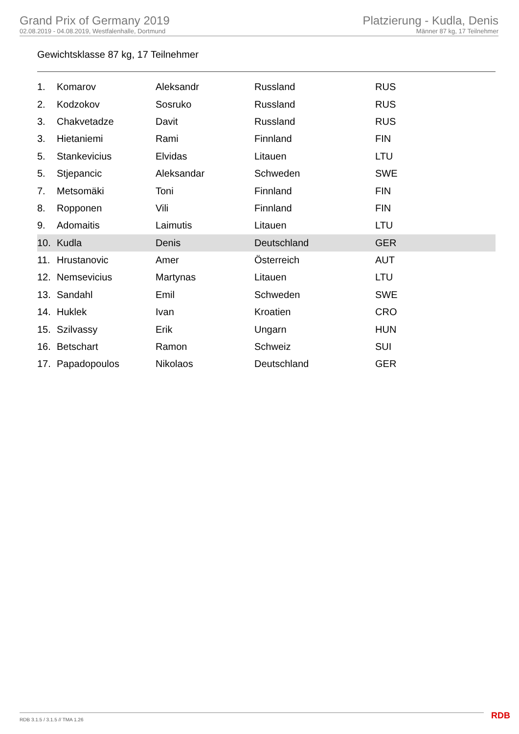Grand Prix of Germany 2019
02.08.2019 - 04.08.2019, Westfalenhalle, Dortmund
Platzierung - Kudla, Denis
Männer 87 kg, 17 Teilnehmer
Gewichtsklasse 87 kg, 17 Teilnehmer
| 1. | Komarov | Aleksandr | Russland | RUS |
| 2. | Kodzokov | Sosruko | Russland | RUS |
| 3. | Chakvetadze | Davit | Russland | RUS |
| 3. | Hietaniemi | Rami | Finnland | FIN |
| 5. | Stankevicius | Elvidas | Litauen | LTU |
| 5. | Stjepancic | Aleksandar | Schweden | SWE |
| 7. | Metsomäki | Toni | Finnland | FIN |
| 8. | Ropponen | Vili | Finnland | FIN |
| 9. | Adomaitis | Laimutis | Litauen | LTU |
| 10. | Kudla | Denis | Deutschland | GER |
| 11. | Hrustanovic | Amer | Österreich | AUT |
| 12. | Nemsevicius | Martynas | Litauen | LTU |
| 13. | Sandahl | Emil | Schweden | SWE |
| 14. | Huklek | Ivan | Kroatien | CRO |
| 15. | Szilvassy | Erik | Ungarn | HUN |
| 16. | Betschart | Ramon | Schweiz | SUI |
| 17. | Papadopoulos | Nikolaos | Deutschland | GER |
RDB 3.1.5 / 3.1.5 // TMA 1.26 RDB